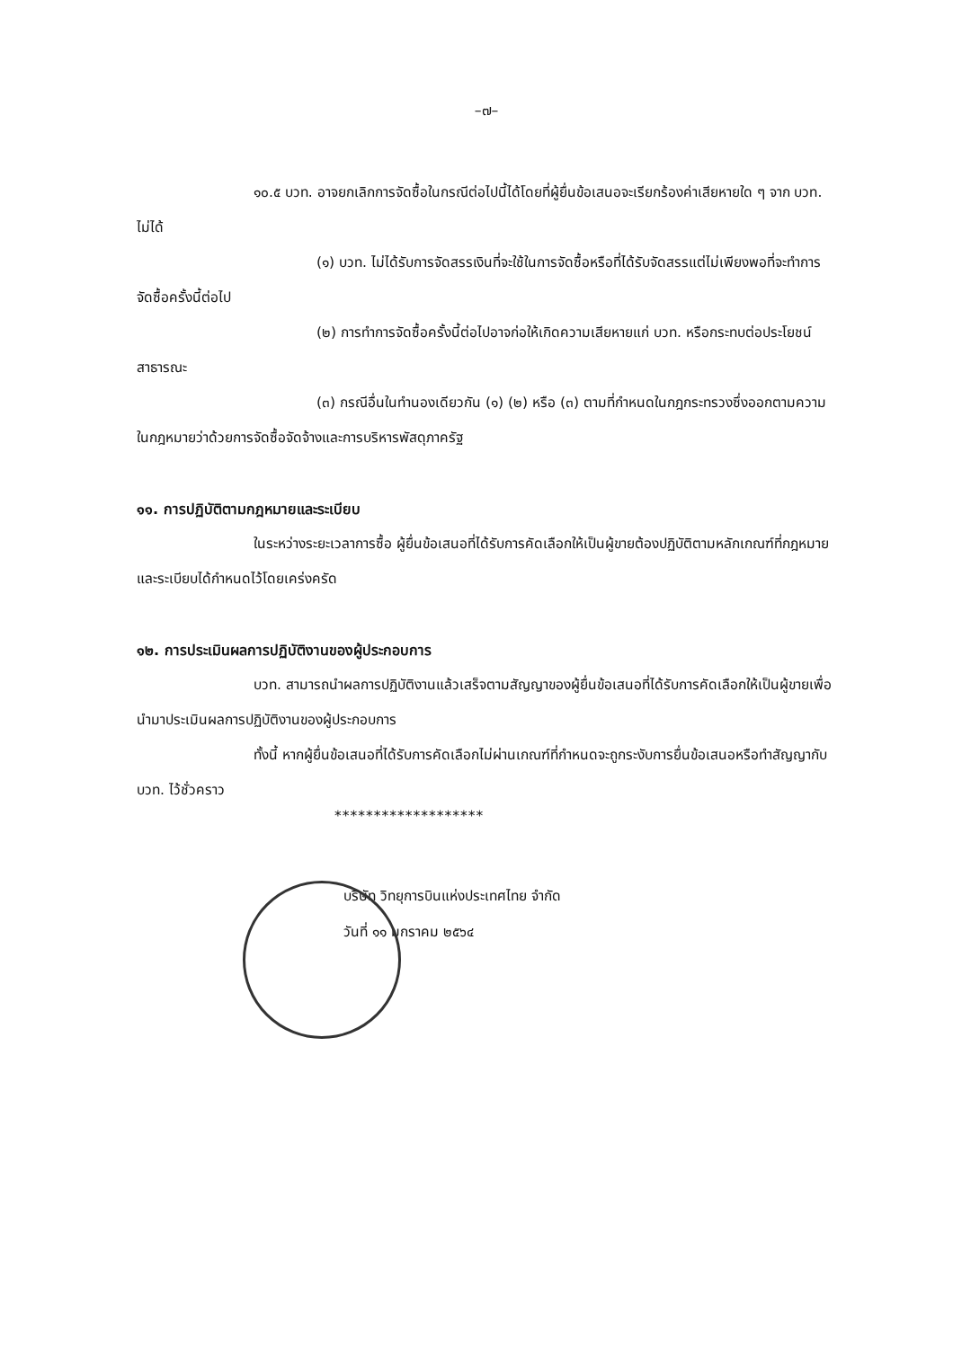–๗–
๑๐.๕ บวท. อาจยกเลิกการจัดซื้อในกรณีต่อไปนี้ได้โดยที่ผู้ยื่นข้อเสนอจะเรียกร้องค่าเสียหายใด ๆ จาก บวท. ไม่ได้
(๑) บวท. ไม่ได้รับการจัดสรรเงินที่จะใช้ในการจัดซื้อหรือที่ได้รับจัดสรรแต่ไม่เพียงพอที่จะทำการจัดซื้อครั้งนี้ต่อไป
(๒) การทำการจัดซื้อครั้งนี้ต่อไปอาจก่อให้เกิดความเสียหายแก่ บวท. หรือกระทบต่อประโยชน์สาธารณะ
(๓) กรณีอื่นในทำนองเดียวกัน (๑) (๒) หรือ (๓) ตามที่กำหนดในกฎกระทรวงซึ่งออกตามความในกฎหมายว่าด้วยการจัดซื้อจัดจ้างและการบริหารพัสดุภาครัฐ
๑๑. การปฏิบัติตามกฎหมายและระเบียบ
ในระหว่างระยะเวลาการซื้อ ผู้ยื่นข้อเสนอที่ได้รับการคัดเลือกให้เป็นผู้ขายต้องปฏิบัติตามหลักเกณฑ์ที่กฎหมายและระเบียบได้กำหนดไว้โดยเคร่งครัด
๑๒. การประเมินผลการปฏิบัติงานของผู้ประกอบการ
บวท. สามารถนำผลการปฏิบัติงานแล้วเสร็จตามสัญญาของผู้ยื่นข้อเสนอที่ได้รับการคัดเลือกให้เป็นผู้ขายเพื่อนำมาประเมินผลการปฏิบัติงานของผู้ประกอบการ
ทั้งนี้ หากผู้ยื่นข้อเสนอที่ได้รับการคัดเลือกไม่ผ่านเกณฑ์ที่กำหนดจะถูกระงับการยื่นข้อเสนอหรือทำสัญญากับ บวท. ไว้ชั่วคราว
*******************
บริษัท วิทยุการบินแห่งประเทศไทย จำกัด
วันที่ ๑๑ มกราคม ๒๕๖๔